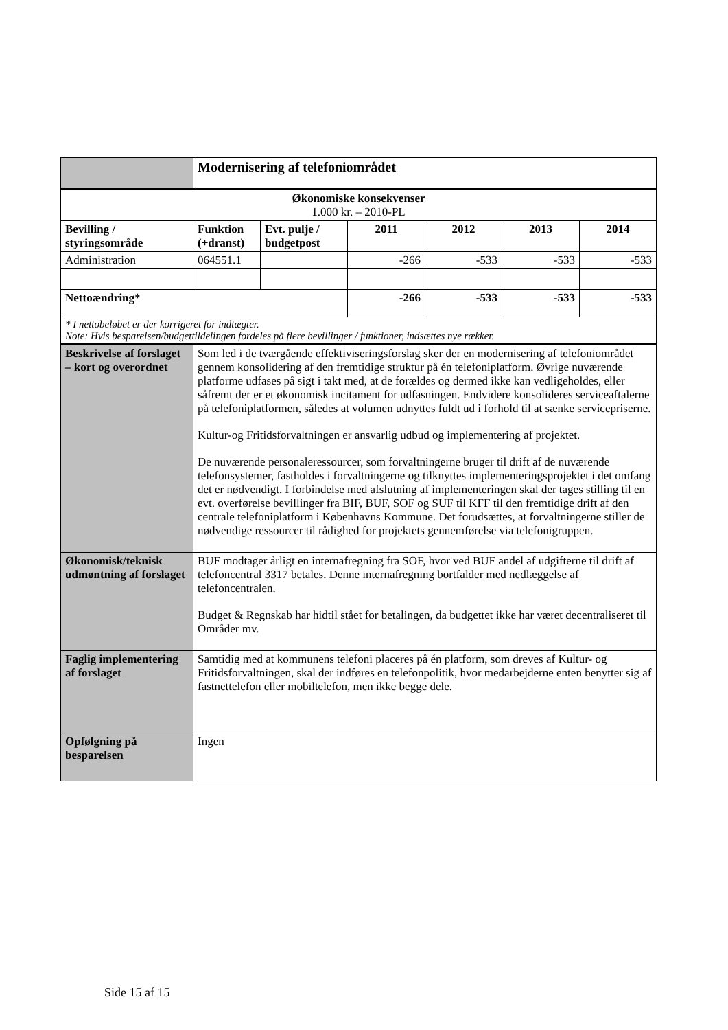| | Modernisering af telefoniområdet | | | | | |
| Økonomiske konsekvenser 1.000 kr. – 2010-PL | | | | | | |
| Bevilling / styringsområde | Funktion (+dranst) | Evt. pulje / budgetpost | 2011 | 2012 | 2013 | 2014 |
| Administration | 064551.1 | | -266 | -533 | -533 | -533 |
| Nettoændring* | | | -266 | -533 | -533 | -533 |
| * I nettobeløbet er der korrigeret for indtægter. Note: Hvis besparelsen/budgettildelingen fordeles på flere bevillinger / funktioner, indsættes nye rækker. | | | | | | |
| Beskrivelse af forslaget – kort og overordnet | Som led i de tværgående effektiviseringsforslag sker der en modernisering af telefoniområdet gennem konsolidering af den fremtidige struktur på én telefoniplatform. Øvrige nuværende platforme udfases på sigt i takt med, at de forældes og dermed ikke kan vedligeholdes, eller såfremt der er et økonomisk incitament for udfasningen. Endvidere konsolideres serviceaftalerne på telefoniplatformen, således at volumen udnyttes fuldt ud i forhold til at sænke servicepriserne. Kultur-og Fritidsforvaltningen er ansvarlig udbud og implementering af projektet. De nuværende personaleressourcer, som forvaltningerne bruger til drift af de nuværende telefonsystemer, fastholdes i forvaltningerne og tilknyttes implementeringsprojektet i det omfang det er nødvendigt. I forbindelse med afslutning af implementeringen skal der tages stilling til en evt. overførelse bevillinger fra BIF, BUF, SOF og SUF til KFF til den fremtidige drift af den centrale telefoniplatform i Københavns Kommune. Det forudsættes, at forvaltningerne stiller de nødvendige ressourcer til rådighed for projektets gennemførelse via telefonigruppen. | | | | | |
| Økonomisk/teknisk udmøntning af forslaget | BUF modtager årligt en internafregning fra SOF, hvor ved BUF andel af udgifterne til drift af telefoncentral 3317 betales. Denne internafregning bortfalder med nedlæggelse af telefoncentralen. Budget & Regnskab har hidtil stået for betalingen, da budgettet ikke har været decentraliseret til Områder mv. | | | | | |
| Faglig implementering af forslaget | Samtidig med at kommunens telefoni placeres på én platform, som dreves af Kultur- og Fritidsforvaltningen, skal der indføres en telefonpolitik, hvor medarbejderne enten benytter sig af fastnettelefon eller mobiltelefon, men ikke begge dele. | | | | | |
| Opfølgning på besparelsen | Ingen | | | | | |
Side 15 af 15